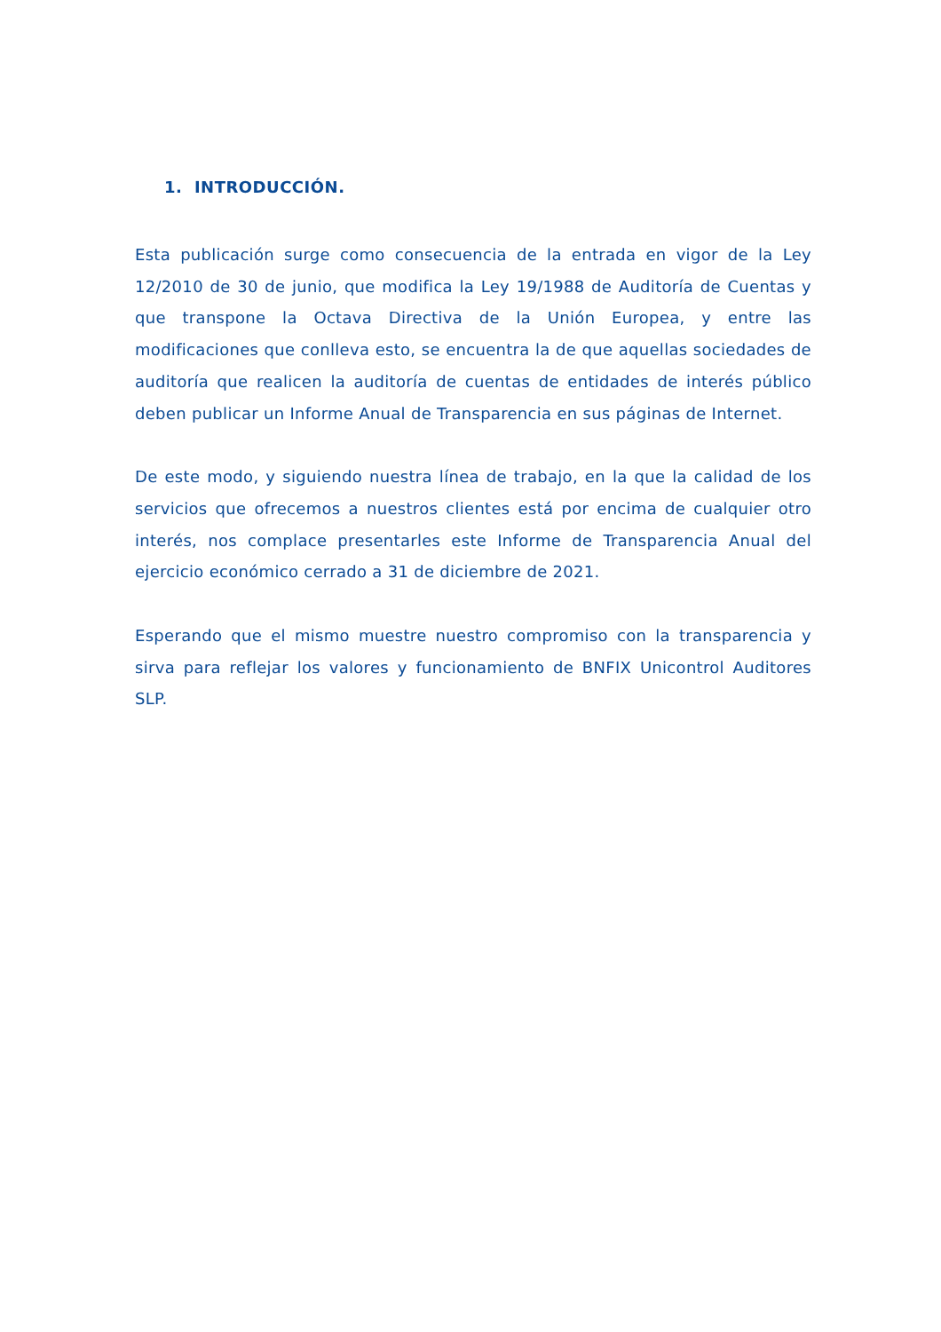1. INTRODUCCIÓN.
Esta publicación surge como consecuencia de la entrada en vigor de la Ley 12/2010 de 30 de junio, que modifica la Ley 19/1988 de Auditoría de Cuentas y que transpone la Octava Directiva de la Unión Europea, y entre las modificaciones que conlleva esto, se encuentra la de que aquellas sociedades de auditoría que realicen la auditoría de cuentas de entidades de interés público deben publicar un Informe Anual de Transparencia en sus páginas de Internet.
De este modo, y siguiendo nuestra línea de trabajo, en la que la calidad de los servicios que ofrecemos a nuestros clientes está por encima de cualquier otro interés, nos complace presentarles este Informe de Transparencia Anual del ejercicio económico cerrado a 31 de diciembre de 2021.
Esperando que el mismo muestre nuestro compromiso con la transparencia y sirva para reflejar los valores y funcionamiento de BNFIX Unicontrol Auditores SLP.